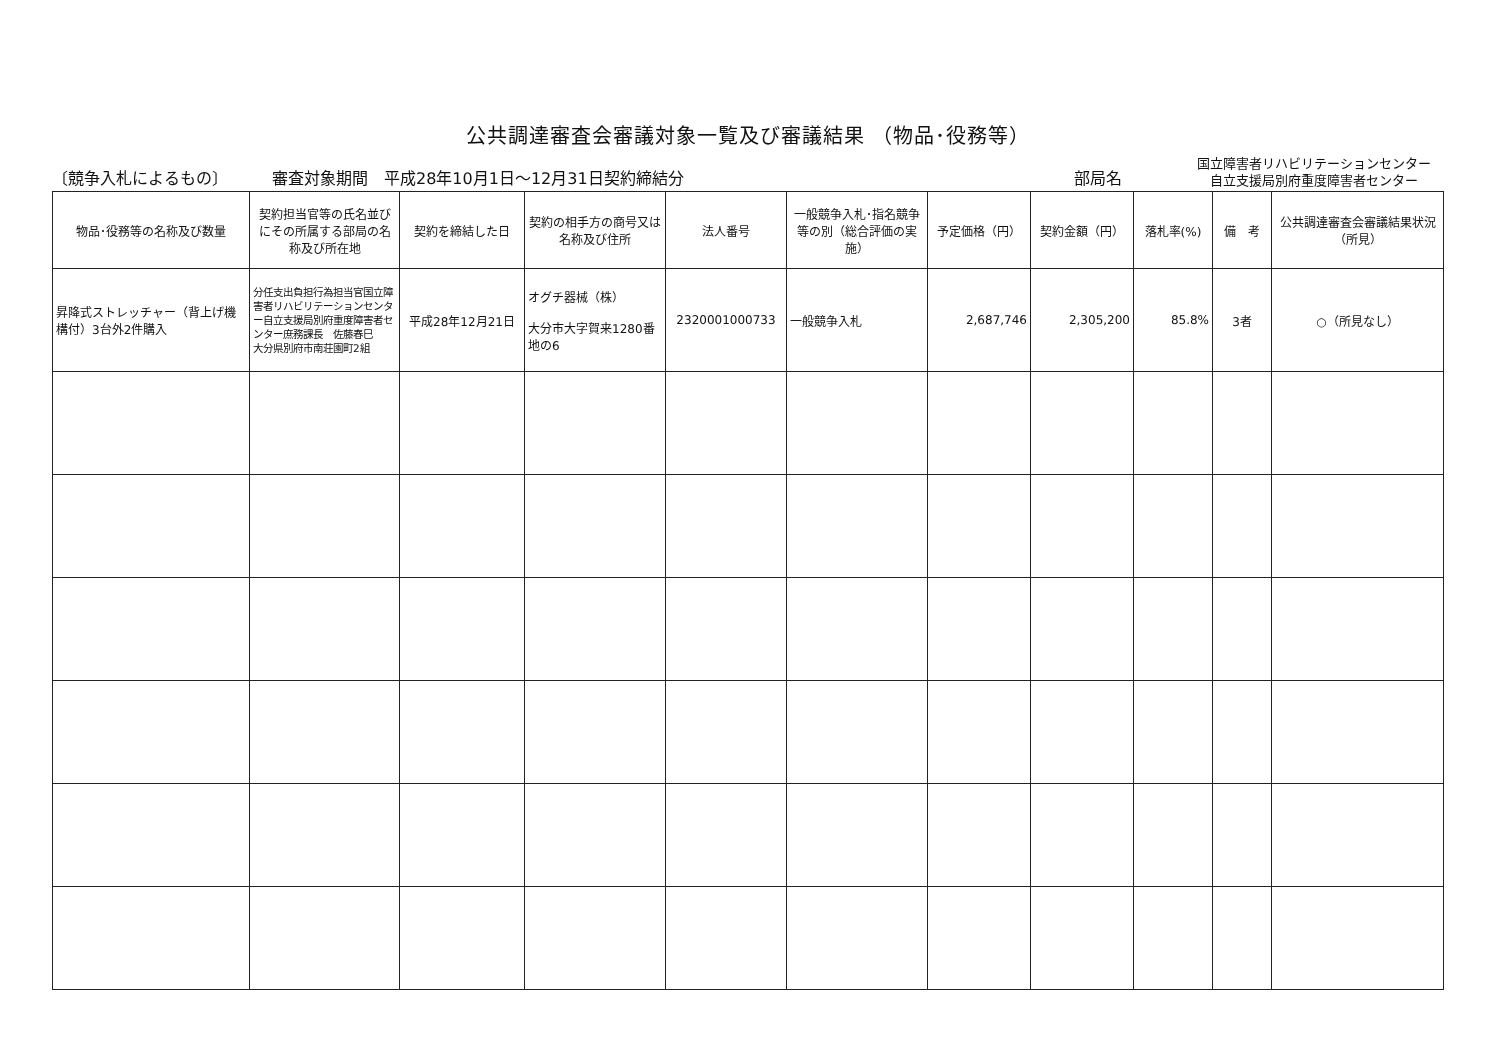公共調達審査会審議対象一覧及び審議結果 （物品･役務等）
〔競争入札によるもの〕
審査対象期間　平成28年10月1日～12月31日契約締結分
部局名
国立障害者リハビリテーションセンター
自立支援局別府重度障害者センター
| 物品･役務等の名称及び数量 | 契約担当官等の氏名並びにその所属する部局の名称及び所在地 | 契約を締結した日 | 契約の相手方の商号又は名称及び住所 | 法人番号 | 一般競争入札･指名競争等の別（総合評価の実施） | 予定価格（円） | 契約金額（円） | 落札率(%) | 備 考 | 公共調達審査会審議結果状況（所見） |
| --- | --- | --- | --- | --- | --- | --- | --- | --- | --- | --- |
| 昇降式ストレッチャー（背上げ機構付）3台外2件購入 | 分任支出負担行為担当官国立障害者リハビリテーションセンター自立支援局別府重度障害者センター庶務課長 佐藤春巳 大分県別府市南荘園町2組 | 平成28年12月21日 | オグチ器械（株） 大分市大字賀来1280番地の6 | 2320001000733 | 一般競争入札 | 2,687,746 | 2,305,200 | 85.8% | 3者 | ○（所見なし） |